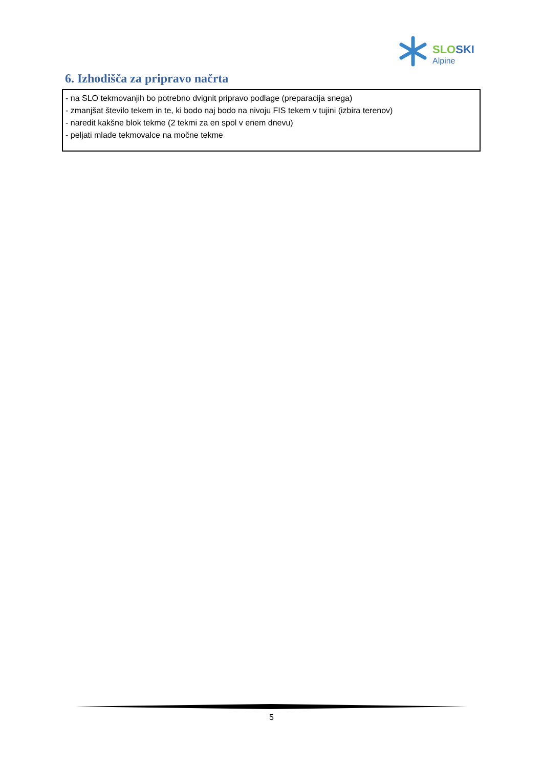SLO SKI
Alpine
6. Izhodišča za pripravo načrta
- na SLO tekmovanjih bo potrebno dvignit pripravo podlage (preparacija snega)
- zmanjšat število tekem in te, ki bodo naj bodo na nivoju FIS tekem v tujini (izbira terenov)
- naredit kakšne blok tekme (2 tekmi za en spol v enem dnevu)
- peljati mlade tekmovalce na močne tekme
5